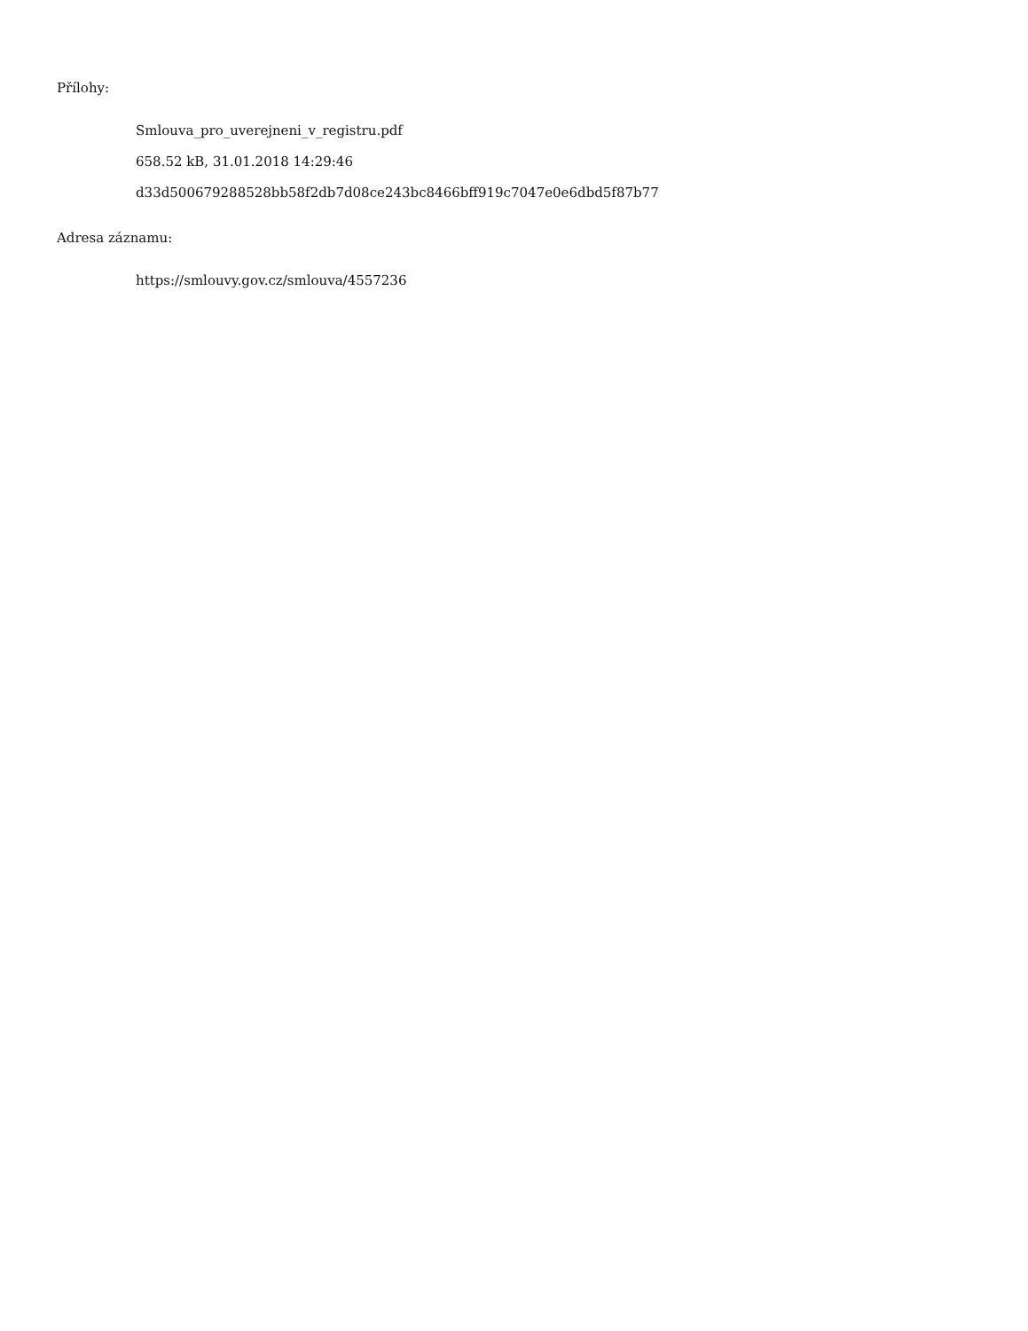Přílohy:
Smlouva_pro_uverejneni_v_registru.pdf
658.52 kB, 31.01.2018 14:29:46
d33d500679288528bb58f2db7d08ce243bc8466bff919c7047e0e6dbd5f87b77
Adresa záznamu:
https://smlouvy.gov.cz/smlouva/4557236